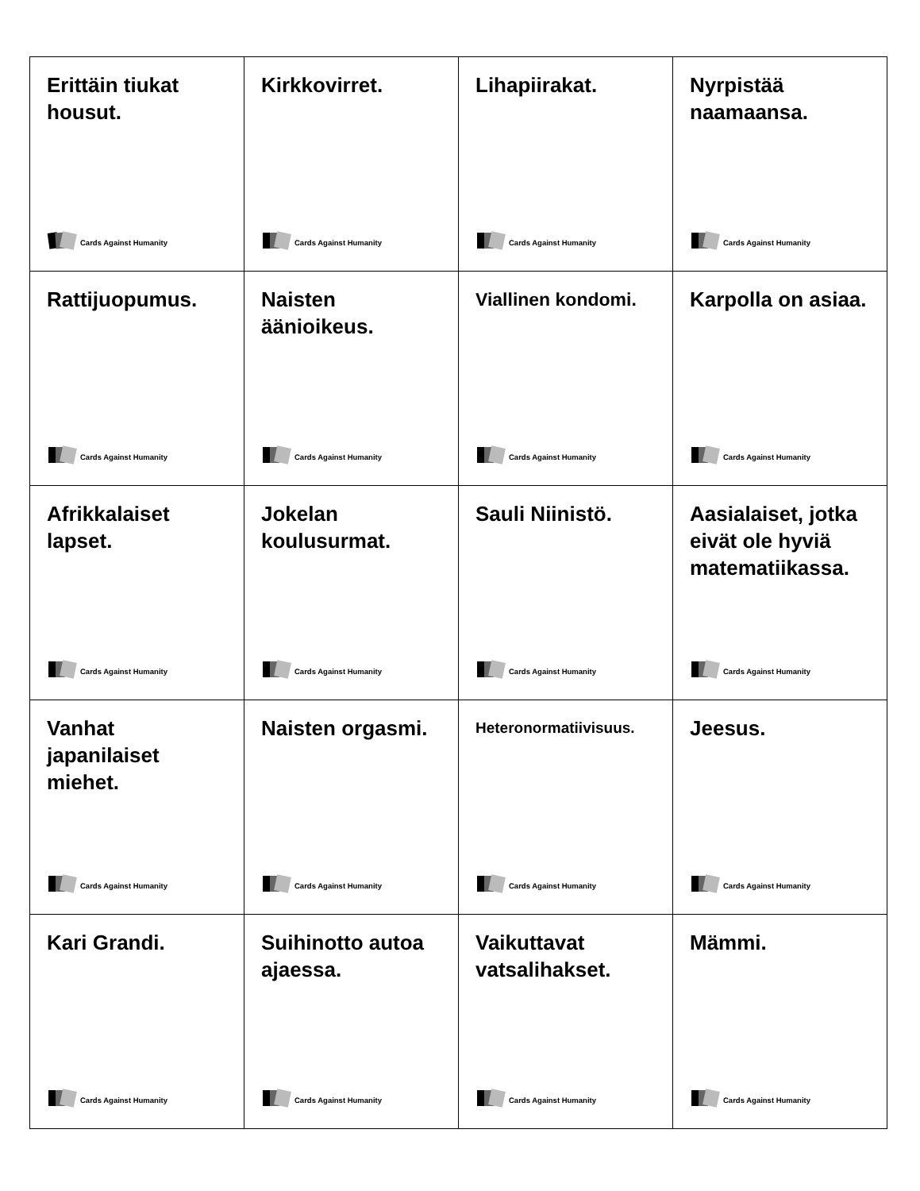| Erittäin tiukat housut. Cards Against Humanity | Kirkkovirret. Cards Against Humanity | Lihapiirakat. Cards Against Humanity | Nyrpistää naamaansa. Cards Against Humanity |
| Rattijuopumus. Cards Against Humanity | Naisten äänioikeus. Cards Against Humanity | Viallinen kondomi. Cards Against Humanity | Karpolla on asiaa. Cards Against Humanity |
| Afrikkalaiset lapset. Cards Against Humanity | Jokelan koulusurmat. Cards Against Humanity | Sauli Niinistö. Cards Against Humanity | Aasialaiset, jotka eivät ole hyviä matematiikassa. Cards Against Humanity |
| Vanhat japanilaiset miehet. Cards Against Humanity | Naisten orgasmi. Cards Against Humanity | Heteronormatiivisuus. Cards Against Humanity | Jeesus. Cards Against Humanity |
| Kari Grandi. Cards Against Humanity | Suihinotto autoa ajaessa. Cards Against Humanity | Vaikuttavat vatsalihakset. Cards Against Humanity | Mämmi. Cards Against Humanity |